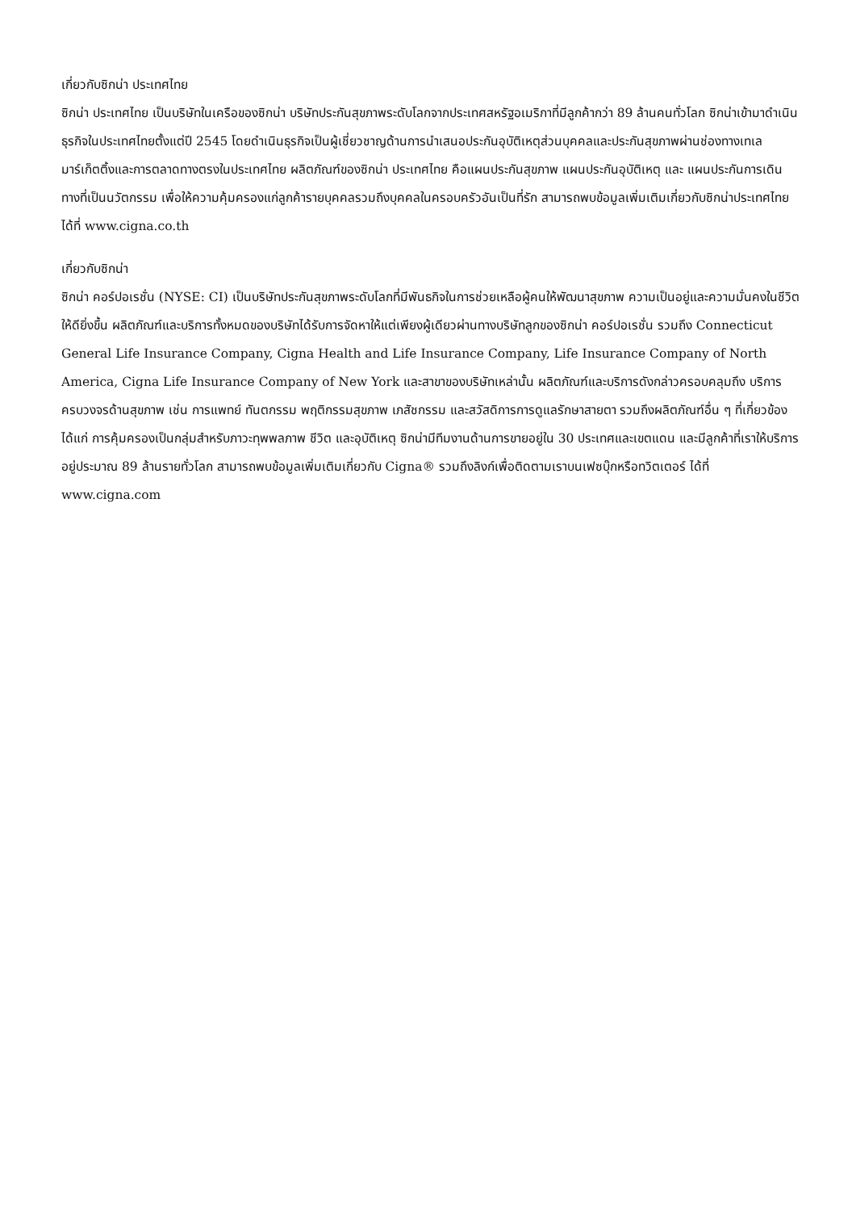เกี่ยวกับซิกน่า ประเทศไทย
ซิกน่า ประเทศไทย เป็นบริษัทในเครือของซิกน่า บริษัทประกันสุขภาพระดับโลกจากประเทศสหรัฐอเมริกาที่มีลูกค้ากว่า 89 ล้านคนทั่วโลก ซิกน่าเข้ามาดำเนินธุรกิจในประเทศไทยตั้งแต่ปี 2545 โดยดำเนินธุรกิจเป็นผู้เชี่ยวชาญด้านการนำเสนอประกันอุบัติเหตุส่วนบุคคลและประกันสุขภาพผ่านช่องทางเทเลมาร์เก็ตติ้งและการตลาดทางตรงในประเทศไทย ผลิตภัณฑ์ของซิกน่า ประเทศไทย คือแผนประกันสุขภาพ แผนประกันอุบัติเหตุ และ แผนประกันการเดินทางที่เป็นนวัตกรรม เพื่อให้ความคุ้มครองแก่ลูกค้ารายบุคคลรวมถึงบุคคลในครอบครัวอันเป็นที่รัก สามารถพบข้อมูลเพิ่มเติมเกี่ยวกับซิกน่าประเทศไทยได้ที่ www.cigna.co.th
เกี่ยวกับซิกน่า
ซิกน่า คอร์ปอเรชั่น (NYSE: CI) เป็นบริษัทประกันสุขภาพระดับโลกที่มีพันธกิจในการช่วยเหลือผู้คนให้พัฒนาสุขภาพ ความเป็นอยู่และความมั่นคงในชีวิตให้ดียิ่งขึ้น ผลิตภัณฑ์และบริการทั้งหมดของบริษัทได้รับการจัดหาให้แต่เพียงผู้เดียวผ่านทางบริษัทลูกของซิกน่า คอร์ปอเรชั่น รวมถึง Connecticut General Life Insurance Company, Cigna Health and Life Insurance Company, Life Insurance Company of North America, Cigna Life Insurance Company of New York และสาขาของบริษัทเหล่านั้น ผลิตภัณฑ์และบริการดังกล่าวครอบคลุมถึง บริการครบวงจรด้านสุขภาพ เช่น การแพทย์ ทันตกรรม พฤติกรรมสุขภาพ เภสัชกรรม และสวัสดิการการดูแลรักษาสายตา รวมถึงผลิตภัณฑ์อื่น ๆ ที่เกี่ยวข้อง ได้แก่ การคุ้มครองเป็นกลุ่มสำหรับภาวะทุพพลภาพ ชีวิต และอุบัติเหตุ ซิกน่ามีทีมงานด้านการขายอยู่ใน 30 ประเทศและเขตแดน และมีลูกค้าที่เราให้บริการอยู่ประมาณ 89 ล้านรายทั่วโลก สามารถพบข้อมูลเพิ่มเติมเกี่ยวกับ Cigna® รวมถึงลิงก์เพื่อติดตามเราบนเฟซบุ๊กหรือทวิตเตอร์ ได้ที่ www.cigna.com